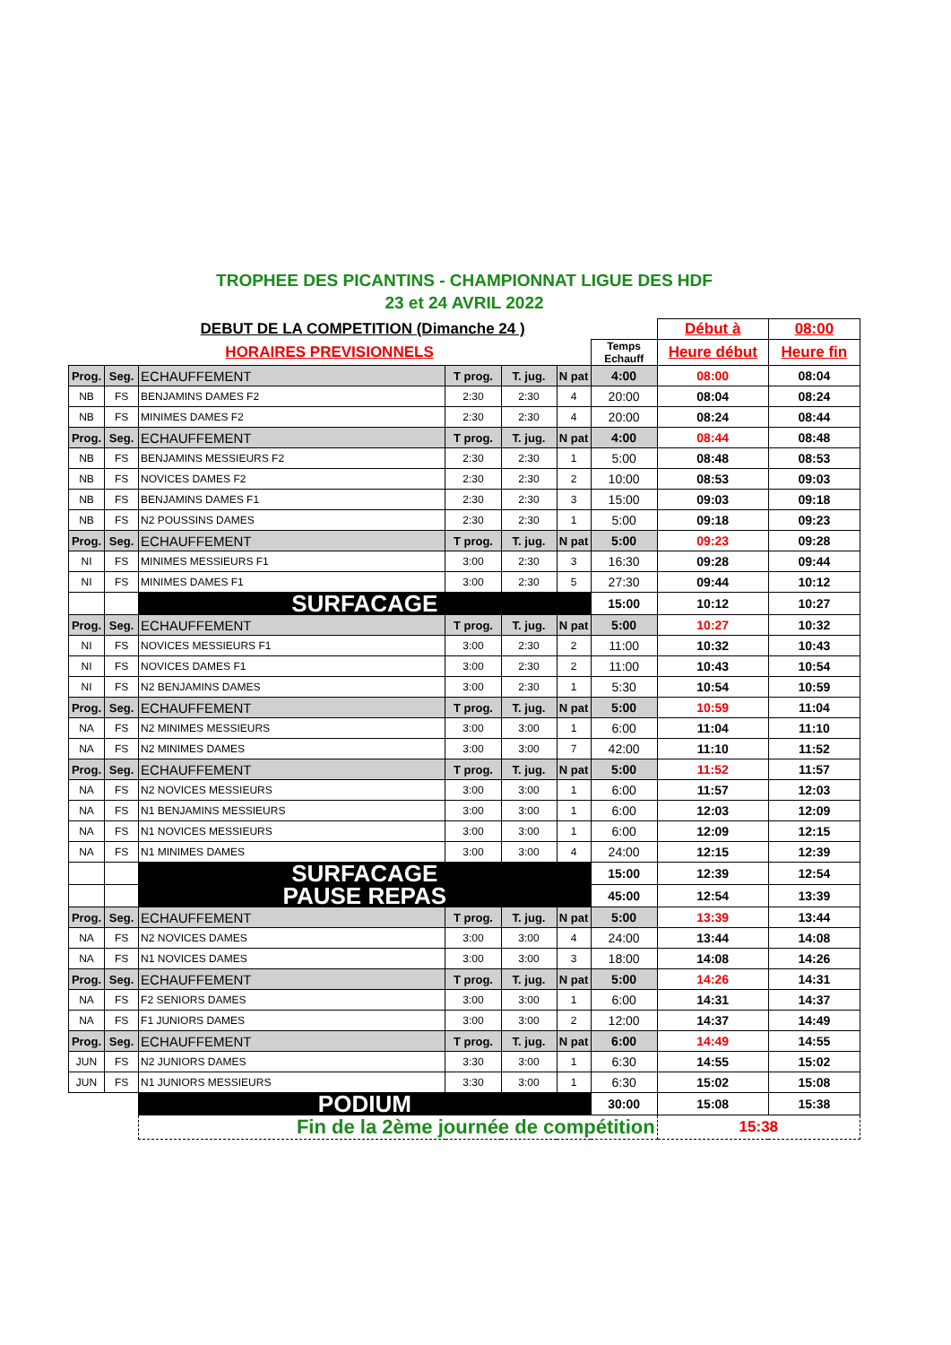TROPHEE DES PICANTINS - CHAMPIONNAT LIGUE DES HDF
23 et 24 AVRIL 2022
| DEBUT DE LA COMPETITION (Dimanche 24 ) | | | | | | | Début à | 08:00 |
| HORAIRES PREVISIONNELS | | | | | | Temps Echauff | Heure début | Heure fin |
| Prog. | Seg. | ECHAUFFEMENT | T prog. | T. jug. | N pat | 4:00 | 08:00 | 08:04 |
| NB | FS | BENJAMINS DAMES F2 | 2:30 | 2:30 | 4 | 20:00 | 08:04 | 08:24 |
| NB | FS | MINIMES DAMES F2 | 2:30 | 2:30 | 4 | 20:00 | 08:24 | 08:44 |
| Prog. | Seg. | ECHAUFFEMENT | T prog. | T. jug. | N pat | 4:00 | 08:44 | 08:48 |
| NB | FS | BENJAMINS MESSIEURS F2 | 2:30 | 2:30 | 1 | 5:00 | 08:48 | 08:53 |
| NB | FS | NOVICES DAMES F2 | 2:30 | 2:30 | 2 | 10:00 | 08:53 | 09:03 |
| NB | FS | BENJAMINS DAMES F1 | 2:30 | 2:30 | 3 | 15:00 | 09:03 | 09:18 |
| NB | FS | N2 POUSSINS DAMES | 2:30 | 2:30 | 1 | 5:00 | 09:18 | 09:23 |
| Prog. | Seg. | ECHAUFFEMENT | T prog. | T. jug. | N pat | 5:00 | 09:23 | 09:28 |
| NI | FS | MINIMES MESSIEURS F1 | 3:00 | 2:30 | 3 | 16:30 | 09:28 | 09:44 |
| NI | FS | MINIMES DAMES F1 | 3:00 | 2:30 | 5 | 27:30 | 09:44 | 10:12 |
| | | SURFACAGE | | | | 15:00 | 10:12 | 10:27 |
| Prog. | Seg. | ECHAUFFEMENT | T prog. | T. jug. | N pat | 5:00 | 10:27 | 10:32 |
| NI | FS | NOVICES MESSIEURS F1 | 3:00 | 2:30 | 2 | 11:00 | 10:32 | 10:43 |
| NI | FS | NOVICES DAMES F1 | 3:00 | 2:30 | 2 | 11:00 | 10:43 | 10:54 |
| NI | FS | N2 BENJAMINS DAMES | 3:00 | 2:30 | 1 | 5:30 | 10:54 | 10:59 |
| Prog. | Seg. | ECHAUFFEMENT | T prog. | T. jug. | N pat | 5:00 | 10:59 | 11:04 |
| NA | FS | N2 MINIMES MESSIEURS | 3:00 | 3:00 | 1 | 6:00 | 11:04 | 11:10 |
| NA | FS | N2 MINIMES DAMES | 3:00 | 3:00 | 7 | 42:00 | 11:10 | 11:52 |
| Prog. | Seg. | ECHAUFFEMENT | T prog. | T. jug. | N pat | 5:00 | 11:52 | 11:57 |
| NA | FS | N2 NOVICES MESSIEURS | 3:00 | 3:00 | 1 | 6:00 | 11:57 | 12:03 |
| NA | FS | N1 BENJAMINS MESSIEURS | 3:00 | 3:00 | 1 | 6:00 | 12:03 | 12:09 |
| NA | FS | N1 NOVICES MESSIEURS | 3:00 | 3:00 | 1 | 6:00 | 12:09 | 12:15 |
| NA | FS | N1 MINIMES DAMES | 3:00 | 3:00 | 4 | 24:00 | 12:15 | 12:39 |
| | | SURFACAGE | | | | 15:00 | 12:39 | 12:54 |
| | | PAUSE REPAS | | | | 45:00 | 12:54 | 13:39 |
| Prog. | Seg. | ECHAUFFEMENT | T prog. | T. jug. | N pat | 5:00 | 13:39 | 13:44 |
| NA | FS | N2 NOVICES DAMES | 3:00 | 3:00 | 4 | 24:00 | 13:44 | 14:08 |
| NA | FS | N1 NOVICES DAMES | 3:00 | 3:00 | 3 | 18:00 | 14:08 | 14:26 |
| Prog. | Seg. | ECHAUFFEMENT | T prog. | T. jug. | N pat | 5:00 | 14:26 | 14:31 |
| NA | FS | F2 SENIORS DAMES | 3:00 | 3:00 | 1 | 6:00 | 14:31 | 14:37 |
| NA | FS | F1 JUNIORS DAMES | 3:00 | 3:00 | 2 | 12:00 | 14:37 | 14:49 |
| Prog. | Seg. | ECHAUFFEMENT | T prog. | T. jug. | N pat | 6:00 | 14:49 | 14:55 |
| JUN | FS | N2 JUNIORS DAMES | 3:30 | 3:00 | 1 | 6:30 | 14:55 | 15:02 |
| JUN | FS | N1 JUNIORS MESSIEURS | 3:30 | 3:00 | 1 | 6:30 | 15:02 | 15:08 |
| | | PODIUM | | | | 30:00 | 15:08 | 15:38 |
| | | Fin de la 2ème journée de compétition | | | | | 15:38 | |